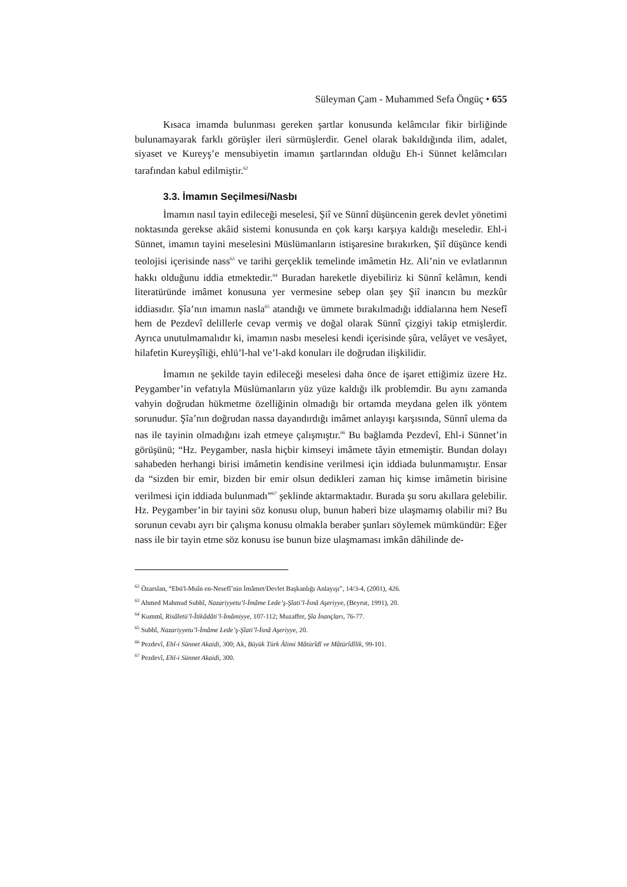Süleyman Çam - Muhammed Sefa Öngüç • 655
Kısaca imamda bulunması gereken şartlar konusunda kelâmcılar fikir birliğinde bulunamayarak farklı görüşler ileri sürmüşlerdir. Genel olarak bakıldığında ilim, adalet, siyaset ve Kureyş’e mensubiyetin imamın şartlarından olduğu Eh-i Sünnet kelâmcıları tarafından kabul edilmiştir.<sup>62</sup>
3.3. İmamın Seçilmesi/Nasbı
İmamın nasıl tayin edileceği meselesi, Şiî ve Sünnî düşüncenin gerek devlet yönetimi noktasında gerekse akâid sistemi konusunda en çok karşı karşıya kaldığı meseledir. Ehl-i Sünnet, imamın tayini meselesini Müslümanların istişaresine bırakırken, Şiî düşünce kendi teolojisi içerisinde nass<sup>63</sup> ve tarihi gerçeklik temelinde imâmetin Hz. Ali’nin ve evlatlarının hakkı olduğunu iddia etmektedir.<sup>64</sup> Buradan hareketle diyebiliriz ki Sünnî kelâmın, kendi literatüründe imâmet konusuna yer vermesine sebep olan şey Şiî inancın bu mezkûr iddiasıdır. Şîa’nın imamın nasla<sup>65</sup> atandığı ve ümmete bırakılmadığı iddialarına hem Nesefî hem de Pezdevî delillerle cevap vermiş ve doğal olarak Sünnî çizgiyi takip etmişlerdir. Ayrıca unutulmamalıdır ki, imamın nasbı meselesi kendi içerisinde şûra, velâyet ve vesâyet, hilafetin Kureyşîliği, ehlü’l-hal ve’l-akd konuları ile doğrudan ilişkilidir.
İmamın ne şekilde tayin edileceği meselesi daha önce de işaret ettiğimiz üzere Hz. Peygamber’in vefatıyla Müslümanların yüz yüze kaldığı ilk problemdir. Bu aynı zamanda vahyin doğrudan hükmetme özelliğinin olmadığı bir ortamda meydana gelen ilk yöntem sorunudur. Şîa’nın doğrudan nassa dayandırdığı imâmet anlayışı karşısında, Sünnî ulema da nas ile tayinin olmadığını izah etmeye çalışmıştır.<sup>66</sup> Bu bağlamda Pezdevî, Ehl-i Sünnet’in görüşünü; “Hz. Peygamber, nasla hiçbir kimseyi imâmete tâyin etmemiştir. Bundan dolayı sahabeden herhangi birisi imâmetin kendisine verilmesi için iddiada bulunmamıştır. Ensar da “sizden bir emir, bizden bir emir olsun dedikleri zaman hiç kimse imâmetin birisine verilmesi için iddiada bulunmadı”<sup>67</sup> şeklinde aktarmaktadır. Burada şu soru akıllara gelebilir. Hz. Peygamber’in bir tayini söz konusu olup, bunun haberi bize ulaşmamış olabilir mi? Bu sorunun cevabı ayrı bir çalışma konusu olmakla beraber şunları söylemek mümkündür: Eğer nass ile bir tayin etme söz konusu ise bunun bize ulaşmaması imkân dâhilinde de-
<sup>62</sup> Özarslan, “Ebü'l-Muîn en-Nesefî’nin İmâmet/Devlet Başkanlığı Anlayışı”, 14/3-4, (2001), 426.
<sup>63</sup> Ahmed Mahmud Subhî, Nazariyyetu’l-İmâme Lede’ş-Şîati’l-İsnâ Aşeriyye, (Beyrut, 1991), 20.
<sup>64</sup> Kummî, Risâletü’l-Îtikâdâti’l-İmâmiyye, 107-112; Muzaffer, Şîa İnançları, 76-77.
<sup>65</sup> Subhî, Nazariyyetu’l-İmâme Lede’ş-Şîati’l-İsnâ Aşeriyye, 20.
<sup>66</sup> Pezdevî, Ehl-i Sünnet Akaidi, 300; Ak, Büyük Türk Âlimi Mâtürîdî ve Mâtürîdîlik, 99-101.
<sup>67</sup> Pezdevî, Ehl-i Sünnet Akaidi, 300.